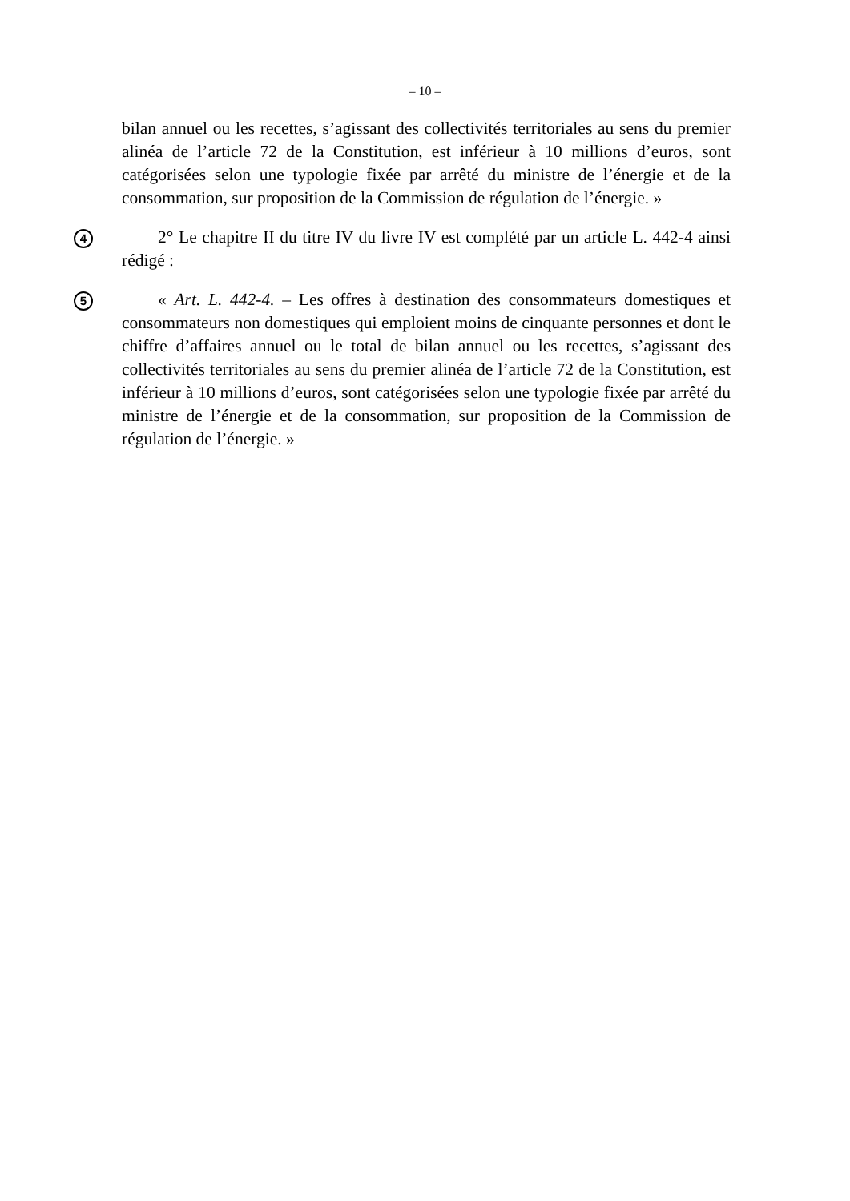– 10 –
bilan annuel ou les recettes, s’agissant des collectivités territoriales au sens du premier alinéa de l’article 72 de la Constitution, est inférieur à 10 millions d’euros, sont catégorisées selon une typologie fixée par arrêté du ministre de l’énergie et de la consommation, sur proposition de la Commission de régulation de l’énergie. »
4
2° Le chapitre II du titre IV du livre IV est complété par un article L. 442-4 ainsi rédigé :
5
« Art. L. 442-4. – Les offres à destination des consommateurs domestiques et consommateurs non domestiques qui emploient moins de cinquante personnes et dont le chiffre d’affaires annuel ou le total de bilan annuel ou les recettes, s’agissant des collectivités territoriales au sens du premier alinéa de l’article 72 de la Constitution, est inférieur à 10 millions d’euros, sont catégorisées selon une typologie fixée par arrêté du ministre de l’énergie et de la consommation, sur proposition de la Commission de régulation de l’énergie. »